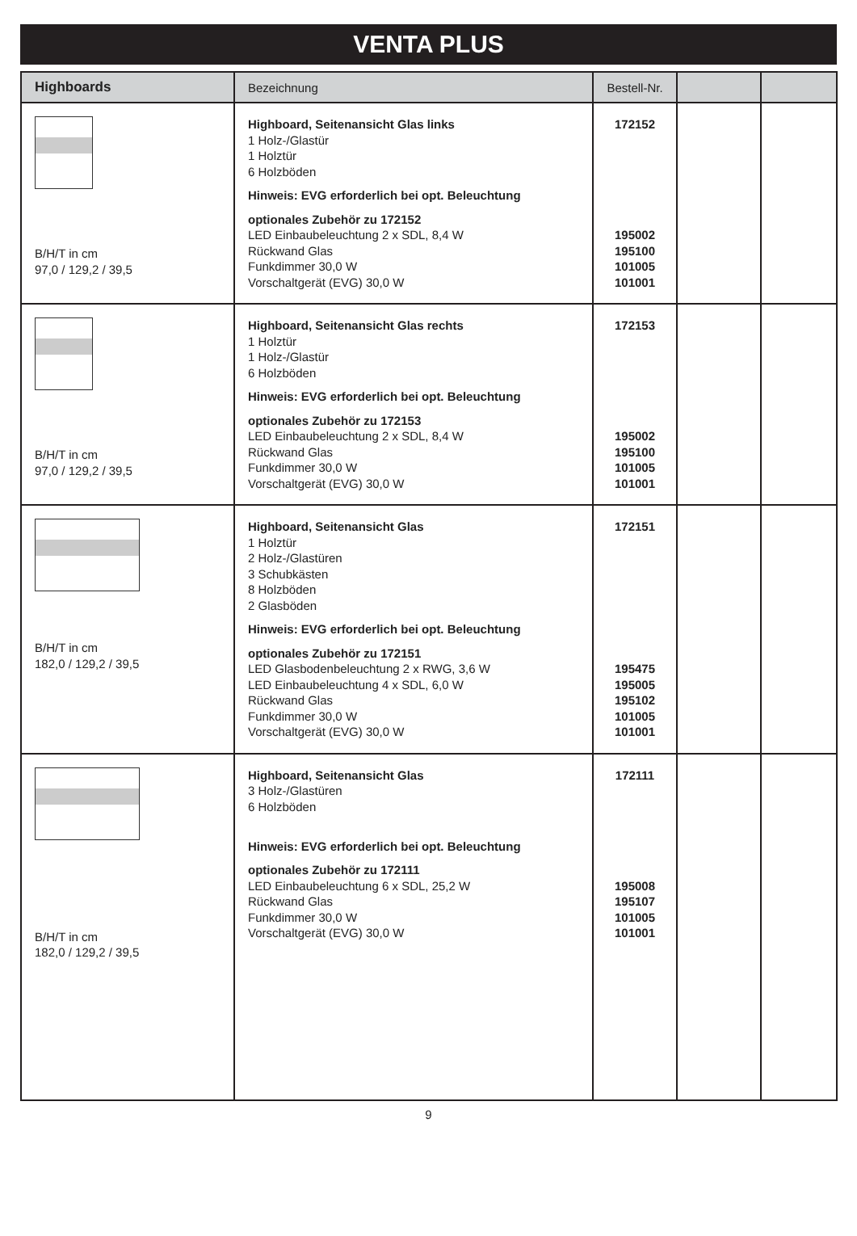VENTA PLUS
| Highboards | Bezeichnung | Bestell-Nr. | | |
| --- | --- | --- | --- | --- |
| B/H/T in cm 97,0 / 129,2 / 39,5 | Highboard, Seitenansicht Glas links 1 Holz-/Glastür 1 Holztür 6 Holzböden Hinweis: EVG erforderlich bei opt. Beleuchtung optionales Zubehör zu 172152 LED Einbaubeleuchtung 2 x SDL, 8,4 W Rückwand Glas Funkdimmer 30,0 W Vorschaltgerät (EVG) 30,0 W | 172152 195002 195100 101005 101001 | | |
| B/H/T in cm 97,0 / 129,2 / 39,5 | Highboard, Seitenansicht Glas rechts 1 Holztür 1 Holz-/Glastür 6 Holzböden Hinweis: EVG erforderlich bei opt. Beleuchtung optionales Zubehör zu 172153 LED Einbaubeleuchtung 2 x SDL, 8,4 W Rückwand Glas Funkdimmer 30,0 W Vorschaltgerät (EVG) 30,0 W | 172153 195002 195100 101005 101001 | | |
| B/H/T in cm 182,0 / 129,2 / 39,5 | Highboard, Seitenansicht Glas 1 Holztür 2 Holz-/Glastüren 3 Schubkästen 8 Holzböden 2 Glasböden Hinweis: EVG erforderlich bei opt. Beleuchtung optionales Zubehör zu 172151 LED Glasbodenbeleuchtung 2 x RWG, 3,6 W LED Einbaubeleuchtung 4 x SDL, 6,0 W Rückwand Glas Funkdimmer 30,0 W Vorschaltgerät (EVG) 30,0 W | 172151 195475 195005 195102 101005 101001 | | |
| B/H/T in cm 182,0 / 129,2 / 39,5 | Highboard, Seitenansicht Glas 3 Holz-/Glastüren 6 Holzböden Hinweis: EVG erforderlich bei opt. Beleuchtung optionales Zubehör zu 172111 LED Einbaubeleuchtung 6 x SDL, 25,2 W Rückwand Glas Funkdimmer 30,0 W Vorschaltgerät (EVG) 30,0 W | 172111 195008 195107 101005 101001 | | |
9